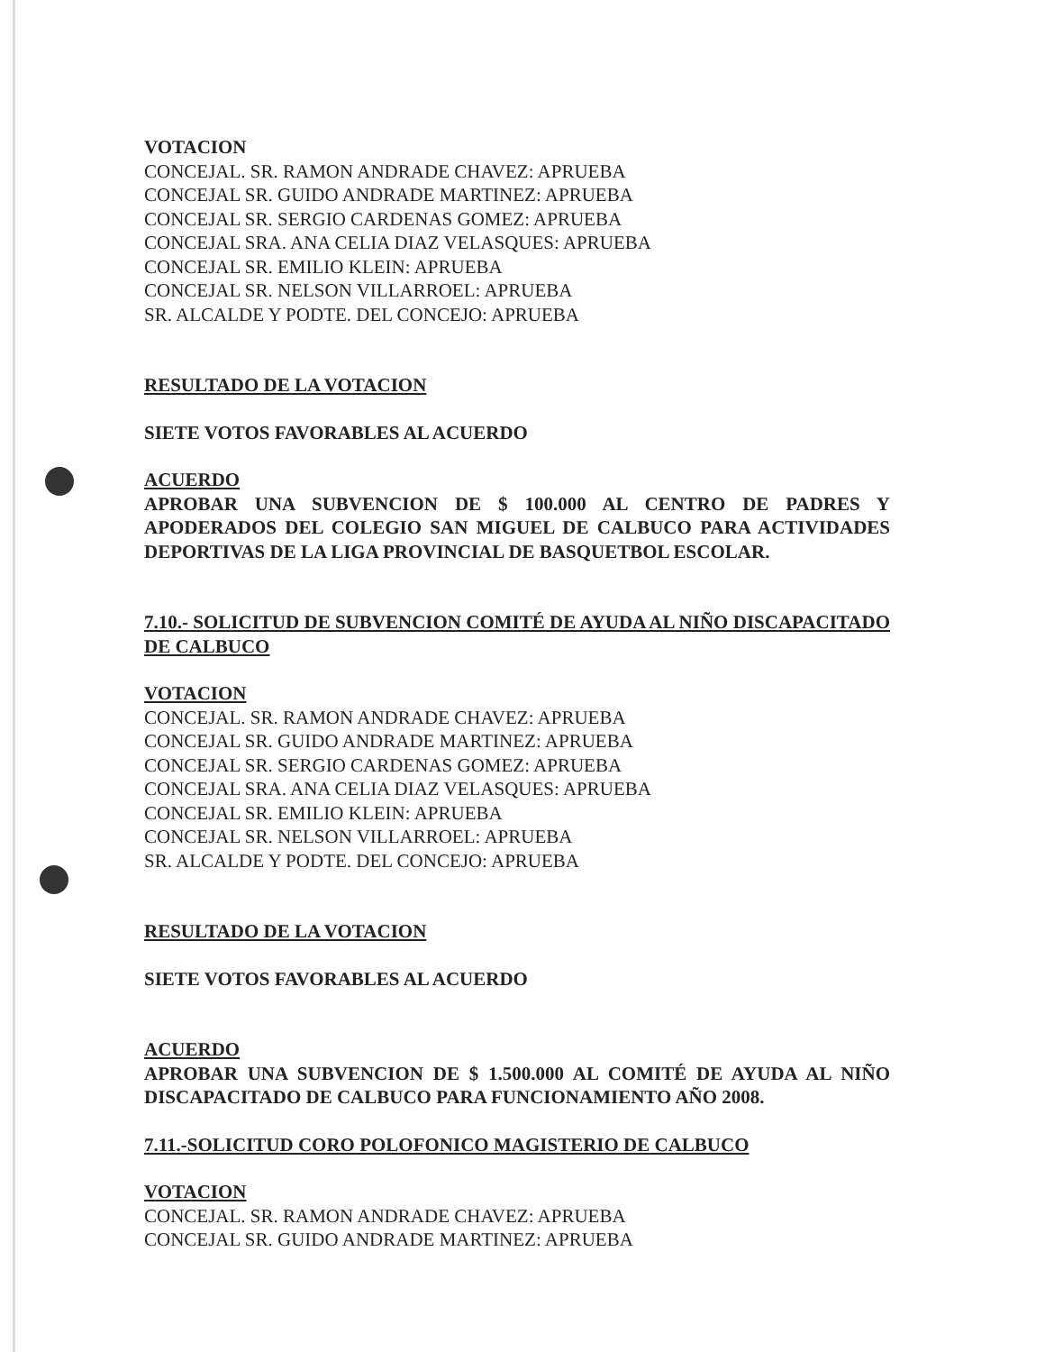VOTACION
CONCEJAL. SR. RAMON ANDRADE CHAVEZ: APRUEBA
CONCEJAL SR. GUIDO ANDRADE MARTINEZ: APRUEBA
CONCEJAL SR. SERGIO CARDENAS GOMEZ: APRUEBA
CONCEJAL SRA. ANA CELIA DIAZ VELASQUES: APRUEBA
CONCEJAL SR. EMILIO KLEIN: APRUEBA
CONCEJAL SR. NELSON VILLARROEL: APRUEBA
SR. ALCALDE Y PODTE. DEL CONCEJO: APRUEBA
RESULTADO DE LA VOTACION
SIETE VOTOS FAVORABLES AL ACUERDO
ACUERDO
APROBAR UNA SUBVENCION DE $ 100.000 AL CENTRO DE PADRES Y APODERADOS DEL COLEGIO SAN MIGUEL DE CALBUCO PARA ACTIVIDADES DEPORTIVAS DE LA LIGA PROVINCIAL DE BASQUETBOL ESCOLAR.
7.10.- SOLICITUD DE SUBVENCION COMITÉ DE AYUDA AL NIÑO DISCAPACITADO DE CALBUCO
VOTACION
CONCEJAL. SR. RAMON ANDRADE CHAVEZ: APRUEBA
CONCEJAL SR. GUIDO ANDRADE MARTINEZ: APRUEBA
CONCEJAL SR. SERGIO CARDENAS GOMEZ: APRUEBA
CONCEJAL SRA. ANA CELIA DIAZ VELASQUES: APRUEBA
CONCEJAL SR. EMILIO KLEIN: APRUEBA
CONCEJAL SR. NELSON VILLARROEL: APRUEBA
SR. ALCALDE Y PODTE. DEL CONCEJO: APRUEBA
RESULTADO DE LA VOTACION
SIETE VOTOS FAVORABLES AL ACUERDO
ACUERDO
APROBAR UNA SUBVENCION DE $ 1.500.000 AL COMITÉ DE AYUDA AL NIÑO DISCAPACITADO DE CALBUCO PARA FUNCIONAMIENTO AÑO 2008.
7.11.-SOLICITUD CORO POLOFONICO MAGISTERIO DE CALBUCO
VOTACION
CONCEJAL. SR. RAMON ANDRADE CHAVEZ: APRUEBA
CONCEJAL SR. GUIDO ANDRADE MARTINEZ: APRUEBA